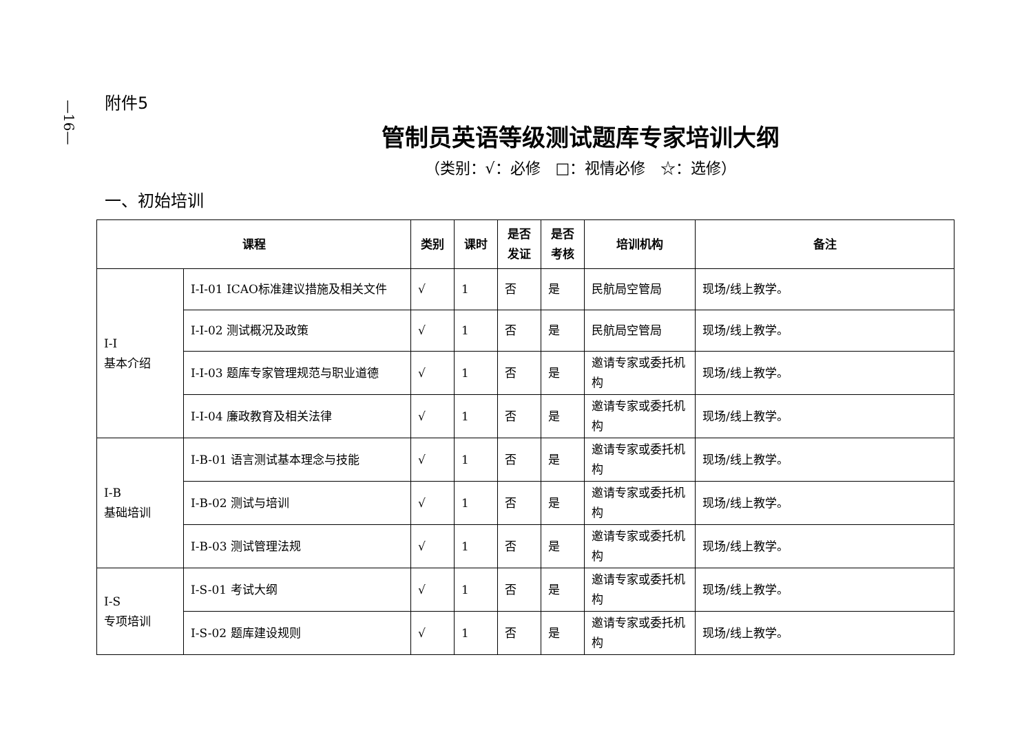—16—
附件5
管制员英语等级测试题库专家培训大纲
（类别：√：必修　□：视情必修　☆：选修）
一、初始培训
| 课程 | | 类别 | 课时 | 是否发证 | 是否考核 | 培训机构 | 备注 |
| --- | --- | --- | --- | --- | --- | --- | --- |
| I-I 基本介绍 | I-I-01 ICAO标准建议措施及相关文件 | √ | 1 | 否 | 是 | 民航局空管局 | 现场/线上教学。 |
| | I-I-02 测试概况及政策 | √ | 1 | 否 | 是 | 民航局空管局 | 现场/线上教学。 |
| | I-I-03 题库专家管理规范与职业道德 | √ | 1 | 否 | 是 | 邀请专家或委托机构 | 现场/线上教学。 |
| | I-I-04 廉政教育及相关法律 | √ | 1 | 否 | 是 | 邀请专家或委托机构 | 现场/线上教学。 |
| I-B 基础培训 | I-B-01 语言测试基本理念与技能 | √ | 1 | 否 | 是 | 邀请专家或委托机构 | 现场/线上教学。 |
| | I-B-02 测试与培训 | √ | 1 | 否 | 是 | 邀请专家或委托机构 | 现场/线上教学。 |
| | I-B-03 测试管理法规 | √ | 1 | 否 | 是 | 邀请专家或委托机构 | 现场/线上教学。 |
| I-S 专项培训 | I-S-01 考试大纲 | √ | 1 | 否 | 是 | 邀请专家或委托机构 | 现场/线上教学。 |
| | I-S-02 题库建设规则 | √ | 1 | 否 | 是 | 邀请专家或委托机构 | 现场/线上教学。 |